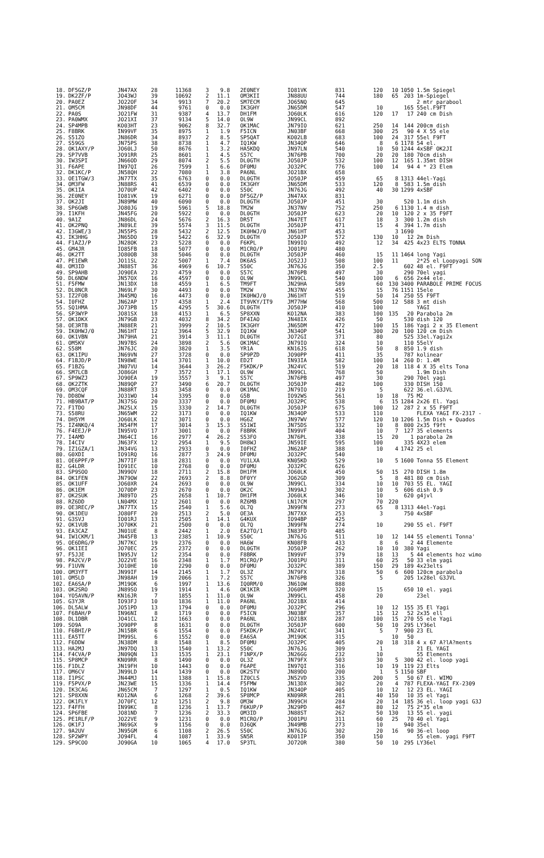| 18. | DF5GZ/P | JN47AX | 28 | 11368 | 3 | 9.8 | 2E0NEY | IO81VK | 831 | 120 | 10 | 1050 | 1.5m Spiegel |
| 19. | DK2ZF/P | JO43WJ | 39 | 10692 | 2 | 11.1 | OM3KII | JN88UU | 744 | 180 | 65 | 203 | 1m-Spiegel |
| 20. | PA0EZ | JO22OF | 34 | 9913 | 7 | 20.2 | SM7ECM | JO65NQ | 645 | | | | 2 mtr parabool |
| 21. | OM5CM | JN98DF | 44 | 9761 | 0 | 0.0 | IK3GHY | JN65DM | 547 | 10 | | 165 | 55el.F9FT |
| 22. | PA0S | JO21FW | 31 | 9387 | 4 | 13.7 | DH1FM | JO60LK | 616 | 120 | 17 | 17 | 240 cm Dish |
| 23. | PA0WMX | JO21XI | 37 | 9134 | 5 | 14.0 | OL9W | JN99CL | 892 | | | | |
| 24. | SP4MPB | KO03HT | 23 | 9062 | 8 | 32.7 | OK1MAC | JN79IO | 621 | 250 | 14 | 144 | 200cm dish |
| 25. | F8BRK | IN99VF | 35 | 8975 | 1 | 1.9 | F5ICN | JN03BF | 668 | 300 | 25 | 90 | 4 X 55 ele |
| 26. | S51ZO | JN86DR | 34 | 8937 | 2 | 8.5 | SP5QAT | KO02LB | 683 | 100 | 24 | 317 | 55el F9FT |
| 27. | S59GS | JN75PS | 38 | 8738 | 1 | 4.7 | IQ1KW | JN34OP | 646 | 8 | 6 | 1178 | 54 el. |
| 28. | OK1AXY/P | JO60LJ | 50 | 8676 | 1 | 3.2 | HA5KDQ | JN97LN | 540 | 10 | 50 | 1244 | 4xSBF OK2JI |
| 29. | SP7VVB | JO91RR | 25 | 8601 | 1 | 4.5 | S57C | JN76PB | 700 | 20 | 20 | 180 | 70cm dish |
| 30. | IW3SPI | JN66OD | 29 | 8074 | 2 | 5.5 | DL0GTH | JO50JP | 532 | 100 | 12 | 165 | 1.35mt DISH |
| 31. | F6APE | IN97QI | 26 | 7599 | 1 | 6.6 | DF0MU | JO32PC | 776 | 100 | 14 | 94 | 4 * 23 Elem |
| 32. | DK1KC/P | JN58QH | 22 | 7080 | 1 | 3.8 | PA6NL | JO21BX | 658 | | | | |
| 33. | OE1TGW/3 | JN77TX | 35 | 6763 | 0 | 0.0 | DL0GTH | JO50JP | 459 | 65 | 8 | 1313 | 44el-Yagi |
| 34. | OM3FW | JN88RS | 41 | 6539 | 0 | 0.0 | IK3GHY | JN65DM | 533 | 120 | 8 | 583 | 1.5m dish |
| 35. | OK1IA | JO70UP | 42 | 6402 | 0 | 0.0 | S50C | JN76JG | 492 | 40 | 30 | 1299 | 4xSBF |
| 36. | 2E0NEY | IO81VK | 19 | 6271 | 0 | 0.0 | DF5GZ/P | JN47AX | 831 | | | | |
| 37. | OK2JI | JN89MW | 40 | 6090 | 0 | 0.0 | DL0GTH | JO50JP | 451 | 30 | | 520 | 1.1m dish |
| 38. | SP6GWB | JO80JG | 19 | 5961 | 5 | 18.8 | TM2W | JN37NV | 752 | 250 | 6 | 1130 | 1.4 m dish |
| 39. | I1KFH | JN45FG | 20 | 5922 | 0 | 0.0 | DL0GTH | JO50JP | 623 | 20 | 10 | 120 | 2 x 35 F9FT |
| 40. | 9A1Z | JN86DL | 24 | 5676 | 2 | 16.3 | DR5T | JN47ET | 617 | 18 | 3 | 300 | 1.2m dish |
| 41. | OK2PNQ | JN89LE | 39 | 5574 | 3 | 11.5 | DL0GTH | JO50JP | 471 | 15 | 4 | 394 | 1.7m dish |
| 42. | I3GWE/3 | JN55PS | 28 | 5432 | 2 | 12.5 | IK0HWJ/0 | JN61HT | 453 | | 3 | 1690 | |
| 43. | IK3HHG | JN65DO | 19 | 5422 | 6 | 32.9 | DL0GTH | JO50JP | 572 | 130 | 10 | 12 | 2m Dish |
| 44. | F1AZJ/P | JN28OK | 23 | 5228 | 0 | 0.0 | F6KPL | IN99IO | 492 | 12 | 34 | 425 | 4x23 ELTS TONNA |
| 45. | GM4JR | IO85FB | 18 | 5077 | 0 | 0.0 | M1CRO/P | JO01PU | 480 | | | | |
| 46. | OK2TT | JO80OB | 38 | 5046 | 0 | 0.0 | DL0GTH | JO50JP | 460 | 15 | 11 | 1464 | long Yagi |
| 47. | PE1EWR | JO11SL | 22 | 5007 | 1 | 7.4 | DK6AS | JO52JJ | 508 | 100 | 11 | | 2*25 el Loopyagi SON |
| 48. | OM3ID | JN88ST | 36 | 4969 | 6 | 10.7 | S50C | JN76JG | 350 | 2.5 | | 602 | 48 el. F9FT |
| 49. | SP9AHB | JO90EA | 23 | 4759 | 0 | 0.0 | S57C | JN76PB | 497 | 30 | | 290 | 70el yagi |
| 50. | DL6NDW | JN57OX | 16 | 4597 | 0 | 0.0 | OL9W | JN99CL | 540 | 100 | 6 | 656 | 2x44 ele. |
| 51. | F5FMW | JN13DX | 18 | 4559 | 1 | 6.5 | TM9FT | JN29HA | 589 | 60 | 130 | 3400 | PARABOLE PRIME FOCUS |
| 52. | DL8NCR | JN69LF | 30 | 4493 | 0 | 0.0 | TM2W | JN37NV | 455 | 15 | 76 | 1151 | 15ele |
| 53. | IZ2FOB | JN45MQ | 16 | 4473 | 0 | 0.0 | IK0HWJ/0 | JN61HT | 519 | 50 | 14 | 250 | 55 F9FT |
| 54. | I0FHZ | JN62AP | 17 | 4358 | 1 | 2.4 | IT9VKY/IT9 | JM77HW | 568 | 500 | 12 | 588 | 3 mt dish |
| 55. | SQ1HMA | JO73PB | 15 | 4295 | 5 | 30.6 | DL0GTH | JO50JP | 410 | 100 | | | YAGI |
| 56. | SP3WYP | JO81SX | 18 | 4153 | 1 | 6.5 | SP8XXN | KO12NA | 383 | 100 | 135 | 20 | Parabola 2m |
| 57. | OK1DKX | JN79GB | 23 | 4032 | 8 | 34.2 | DF4IAO | JN48IX | 426 | 50 | | 530 | dish 120 |
| 58. | OE3RTB | JN88ER | 21 | 3999 | 2 | 10.5 | IK3GHY | JN65DM | 472 | 100 | 15 | 186 | Yagi 2 x 35 Element |
| 59. | IK0HWJ/0 | JN61HT | 12 | 3964 | 5 | 32.9 | IQ1KW | JN34OP | 541 | 300 | 20 | 100 | 120 cm Dish |
| 60. | OK1VBN | JN79HA | 21 | 3914 | 3 | 11.1 | DL0GTH | JO72GI | 371 | 80 | | 525 | 33el.Yagi2x |
| 61. | OM5KV | JN97BS | 24 | 3898 | 2 | 5.6 | OK1MAC | JN79IO | 324 | 10 | | 110 | 55elY |
| 62. | S58M | JN76JC | 20 | 3820 | 1 | 3.5 | YR1A | KN16JS | 618 | 50 | 8 | 850 | 1.9 dish |
| 63. | OK1IPU | JN69VN | 27 | 3728 | 0 | 0.0 | SP9PZD | JO90PP | 411 | 35 | | 787 | kolinear |
| 64. | F1BJD/P | IN98WE | 14 | 3701 | 1 | 10.0 | ED2T | IN93IA | 582 | 100 | 14 | 260 | D: 1.4M |
| 65. | F1BZG | JN07VU | 14 | 3644 | 3 | 26.2 | F5KDK/P | JN24VC | 519 | 20 | 18 | 118 | 4 X 35 elts Tona |
| 66. | SM7LCB | JO86GH | 7 | 3572 | 1 | 17.1 | OL9W | JN99CL | 768 | 50 | | | 1.9m Dish |
| 67. | SP9WZJ | JO90EA | 19 | 3557 | 3 | 9.1 | S57C | JN76PB | 497 | 30 | | 290 | 70el yagi |
| 68. | OK2ZTK | JN89QP | 27 | 3490 | 6 | 20.7 | DL0GTH | JO50JP | 482 | 100 | | 330 | DISH 150 |
| 69. | OM3CQF | JN88RT | 33 | 3458 | 0 | 0.0 | OK1MAC | JN79IO | 219 | 5 | | 622 | 36.el.G3JVL |
| 70. | DD8DW | JO31WO | 14 | 3395 | 0 | 0.0 | G5B | IO92WS | 561 | 10 | 18 | 75 | M2 |
| 71. | HB9BAT/P | JN37SG | 20 | 3337 | 0 | 0.0 | DF0MU | JO32PC | 538 | 6 | 15 | 1284 | 2x26 El. Yagi |
| 72. | F1TDO | JN25LX | 15 | 3330 | 2 | 14.7 | DL0GTH | JO50JP | 675 | 100 | 12 | 287 | 2 x 55 F9FT |
| 73. | S58RU | JN65WM | 22 | 3173 | 0 | 0.0 | IQ1KW | JN34OP | 533 | 110 | | | FLEXA YAGI FX-2317 - |
| 74. | DH5YM | JO60LK | 12 | 3071 | 0 | 0.0 | HG6Z | JN97WV | 577 | 120 | 10 | 1206 | 1.5m Dish + Quados |
| 75. | IZ4NKQ/4 | JN54FM | 17 | 3014 | 3 | 15.3 | S51WI | JN75DS | 332 | 10 | 8 | 800 | 2x35 f9ft |
| 76. | F4EEJ/P | IN95VO | 17 | 3001 | 0 | 0.0 | F8BRK | IN99VF | 404 | 10 | 7 | 127 | 35 elements |
| 77. | I4AMD | JN64CI | 16 | 2977 | 4 | 26.2 | S53FO | JN76PL | 338 | 15 | 20 | 1 | parabola 2m |
| 78. | I4CIV | JN63FX | 12 | 2954 | 1 | 9.5 | DH8WJ | JN59IE | 595 | 100 | | 335 | 4X23 elem |
| 79. | IZ1GZA/1 | JN34VG | 13 | 2933 | 0 | 0.0 | I0FHZ | JN62AP | 388 | 10 | 4 | 1742 | 25 el |
| 80. | G0XDI | IO91RQ | 16 | 2877 | 3 | 24.9 | DF0MU | JO32PC | 540 | | | | |
| 81. | OE6PPF/P | JN77IF | 18 | 2831 | 0 | 0.0 | YU1LXA | KN05KD | 529 | 10 | 5 | 1600 | Tonna 55 Element |
| 82. | G4LDR | IO91EC | 10 | 2768 | 0 | 0.0 | DF0MU | JO32PC | 626 | | | | |
| 83. | SP9SOO | JN99OV | 18 | 2711 | 2 | 15.8 | DH1FM | JO60LK | 450 | 50 | 15 | 270 | DISH 1.8m |
| 84. | OK1FEN | JN79OW | 22 | 2693 | 2 | 8.8 | DF0YY | JO62GD | 309 | 5 | 8 | 481 | 80 cm Dish |
| 85. | OK1UFF | JO60XR | 24 | 2693 | 0 | 0.0 | OL9W | JN99CL | 334 | 10 | 10 | 703 | 55 EL. YAGI |
| 86. | OK1EM | JO70DP | 23 | 2670 | 0 | 0.0 | OK2C | JN99AJ | 302 | 10 | 5 | 606 | dish 0.9 |
| 87. | OK2SUK | JN89TO | 25 | 2658 | 1 | 10.7 | DH1FM | JO60LK | 346 | 10 | | 620 | g4jvl |
| 88. | RZ6DD | LN04MX | 12 | 2601 | 0 | 0.0 | RZ6MB | LN17CM | 297 | 70 | 220 | | |
| 89. | OE3REC/P | JN77TX | 15 | 2540 | 1 | 5.6 | OL7Q | JN99FN | 273 | 65 | 8 | 1313 | 44el-Yagi |
| 90. | OK1DEU | JO80FF | 20 | 2513 | 2 | 5.0 | OE3A | JN77XX | 253 | 3 | | 750 | 4xSBF |
| 91. | G3SVJ | IO01RJ | 13 | 2505 | 1 | 14.1 | G4KUX | IO94BP | 425 | | | | |
| 92. | OK1VUB | JO70KK | 21 | 2500 | 0 | 0.0 | OL7Q | JN99FN | 274 | 10 | | 290 | 55 el. F9FT |
| 93. | EA3CAZ | JN01UE | 8 | 2442 | 1 | 2.0 | EA2TO/1 | IN83FD | 485 | | | | |
| 94. | IW1CKM/1 | JN45FB | 13 | 2385 | 1 | 10.9 | S50C | JN76JG | 511 | 10 | 12 | 144 | 55 elementi Tonna' |
| 95. | OE6DRG/P | JN77KC | 19 | 2376 | 0 | 0.0 | HA6W | KN08FB | 433 | 8 | 6 | 2 | 44 Elemente |
| 96. | OK1IEI | JO70EC | 25 | 2372 | 0 | 0.0 | DL0GTH | JO50JP | 262 | 10 | 10 | 380 | Yagi |
| 97. | F5JJE | IN95JV | 12 | 2354 | 0 | 0.0 | F8BRK | IN99VF | 379 | 18 | 13 | 5 | 44 elements hoz wimo |
| 98. | PA2CV/P | JO22VE | 16 | 2348 | 1 | 1.7 | M1CRO/P | JO01PU | 311 | 60 | 25 | 50 | 33 elm yagi |
| 99. | F1UVN | JO10HE | 10 | 2290 | 0 | 0.0 | DF0MU | JO32PC | 389 | 150 | 29 | 189 | 4x23elts |
| 100. | OM3YFT | JN99IF | 14 | 2145 | 1 | 1.7 | OL3Z | JN79FX | 318 | 50 | 6 | 600 | 120cm parabola |
| 101. | OM5LD | JN98AH | 19 | 2066 | 1 | 7.2 | S57C | JN76PB | 326 | 5 | | 205 | 1x28el G3JVL |
| 102. | EA6SA/P | JM19OK | 6 | 1997 | 1 | 13.6 | IQ0RM/0 | JN61OW | 888 | | | | |
| 103. | OK2SRO | JN89SO | 19 | 1914 | 1 | 4.6 | OK1KIR | JO60PM | 320 | 15 | | 650 | 10 el. yagi |
| 104. | YO5AVN/P | KN16JR | 7 | 1855 | 1 | 11.0 | OL9W | JN99CL | 458 | 20 | | | 23el |
| 105. | G3YJR | IO93FJ | 10 | 1836 | 1 | 11.0 | PA6NL | JO21BX | 414 | | | | |
| 106. | DL5ALW | JO51PD | 13 | 1794 | 0 | 0.0 | DF0MU | JO32PC | 296 | 10 | 12 | 155 | 35 El Yagi |
| 107. | F6BAH/P | IN96NI | 8 | 1719 | 0 | 0.0 | F5ICN | JN03BF | 357 | 15 | 12 | 52 | 2x35 ell |
| 108. | DL1DBR | JO41CL | 12 | 1663 | 0 | 0.0 | PA6NL | JO21BX | 287 | 100 | 15 | 270 | 55 ele Yagi |
| 109. | SO9A | JO90PP | 8 | 1631 | 0 | 0.0 | DL0GTH | JO50JP | 600 | 50 | 10 | 295 | LY36el |
| 110. | F6BHI/P | JN15BR | 6 | 1554 | 0 | 0.0 | F5KDK/P | JN24VC | 341 | 5 | 7 | 900 | 23 EL |
| 111. | EA5TT | IM99SL | 6 | 1552 | 0 | 0.0 | EA6SA | JM19OK | 315 | | 10 | 50 | |
| 112. | F6DDW | JN38DM | 8 | 1548 | 1 | 8.5 | DF0MU | JO32PC | 405 | 20 | 18 | 318 | 4 x 67 A?lA?ments |
| 113. | HA2MJ | JN97DQ | 13 | 1540 | 1 | 13.2 | S50C | JN76JG | 309 | 1 | | | 21 EL YAGI |
| 114. | F4CVA/P | JN09QN | 13 | 1535 | 1 | 23.1 | F1NPX/P | JN26GG | 232 | 10 | | | 55 Elements |
| 115. | SP8MCP | KN09RR | 8 | 1490 | 0 | 0.0 | OL3Z | JN79FX | 503 | 30 | 5 | 300 | 42 el. loop yagi |
| 116. | F1DLZ | JN19FH | 10 | 1443 | 0 | 0.0 | F6APE | IN97QI | 316 | 10 | 19 | 119 | 23 Elts |
| 117. | OM6CV | JN99LD | 14 | 1439 | 0 | 0.0 | OK2STV | JN89DO | 200 | 1 | 5 | 1150 | SBF |
| 118. | I1PSC | JN44MJ | 11 | 1388 | 1 | 15.8 | IZ0CLS | JN52VD | 335 | 200 | 5 | 50 | 67 El. WIMO |
| 119. | F5PVX/P | JN23WE | 15 | 1336 | 1 | 14.4 | F5FMW | JN13DX | 302 | 20 | 4 | 787 | FLEXA-YAGI FX-2309 |
| 120. | IK3CAG | JN65CM | 7 | 1297 | 1 | 0.5 | IQ1KW | JN34OP | 405 | 10 | 12 | 12 | 23 EL. YAGI |
| 121. | SP8XXN | KO12NA | 6 | 1268 | 2 | 39.6 | SP8MCP | KN09RR | 281 | 40 | 150 | 10 | 35 el Yagi |
| 122. | OK1FLY | JO70FC | 12 | 1251 | 2 | 9.8 | OM3W | JN99CH | 284 | 20 | 14 | 185 | 36 el. loop yagi G3J |
| 123. | F4FFH | IN99KC | 8 | 1236 | 1 | 13.7 | F6KUP/P | JN29PD | 467 | 80 | 12 | 75 | 2*35 elm |
| 124. | SP6FBE | JO81ND | 7 | 1236 | 2 | 33.3 | OM3ID | JN88ST | 262 | 50 | 130 | 13 | 55 el. yagi |
| 125. | PE1RLF/P | JO22VE | 9 | 1231 | 0 | 0.0 | M1CRO/P | JO01PU | 311 | 60 | 25 | 70 | 40 el Yagi |
| 126. | OK1FJ | JN69GX | 9 | 1156 | 0 | 0.0 | DJ6QK | JN49MB | 273 | 10 | | 940 | 35el |
| 127. | 9A2UV | JN95GM | 6 | 1108 | 2 | 26.5 | S50C | JN76JG | 302 | 20 | 16 | 90 | 36-el loop |
| 128. | SP2WPY | JO94FL | 4 | 1087 | 1 | 33.9 | SN5R | KO01IP | 350 | 150 | | | 55 elem. yagi F9FT |
| 129. | SP9COO | JO90GA | 10 | 1065 | 4 | 17.0 | SP3TL | JO72OR | 380 | 50 | 10 | 295 | LY36el |